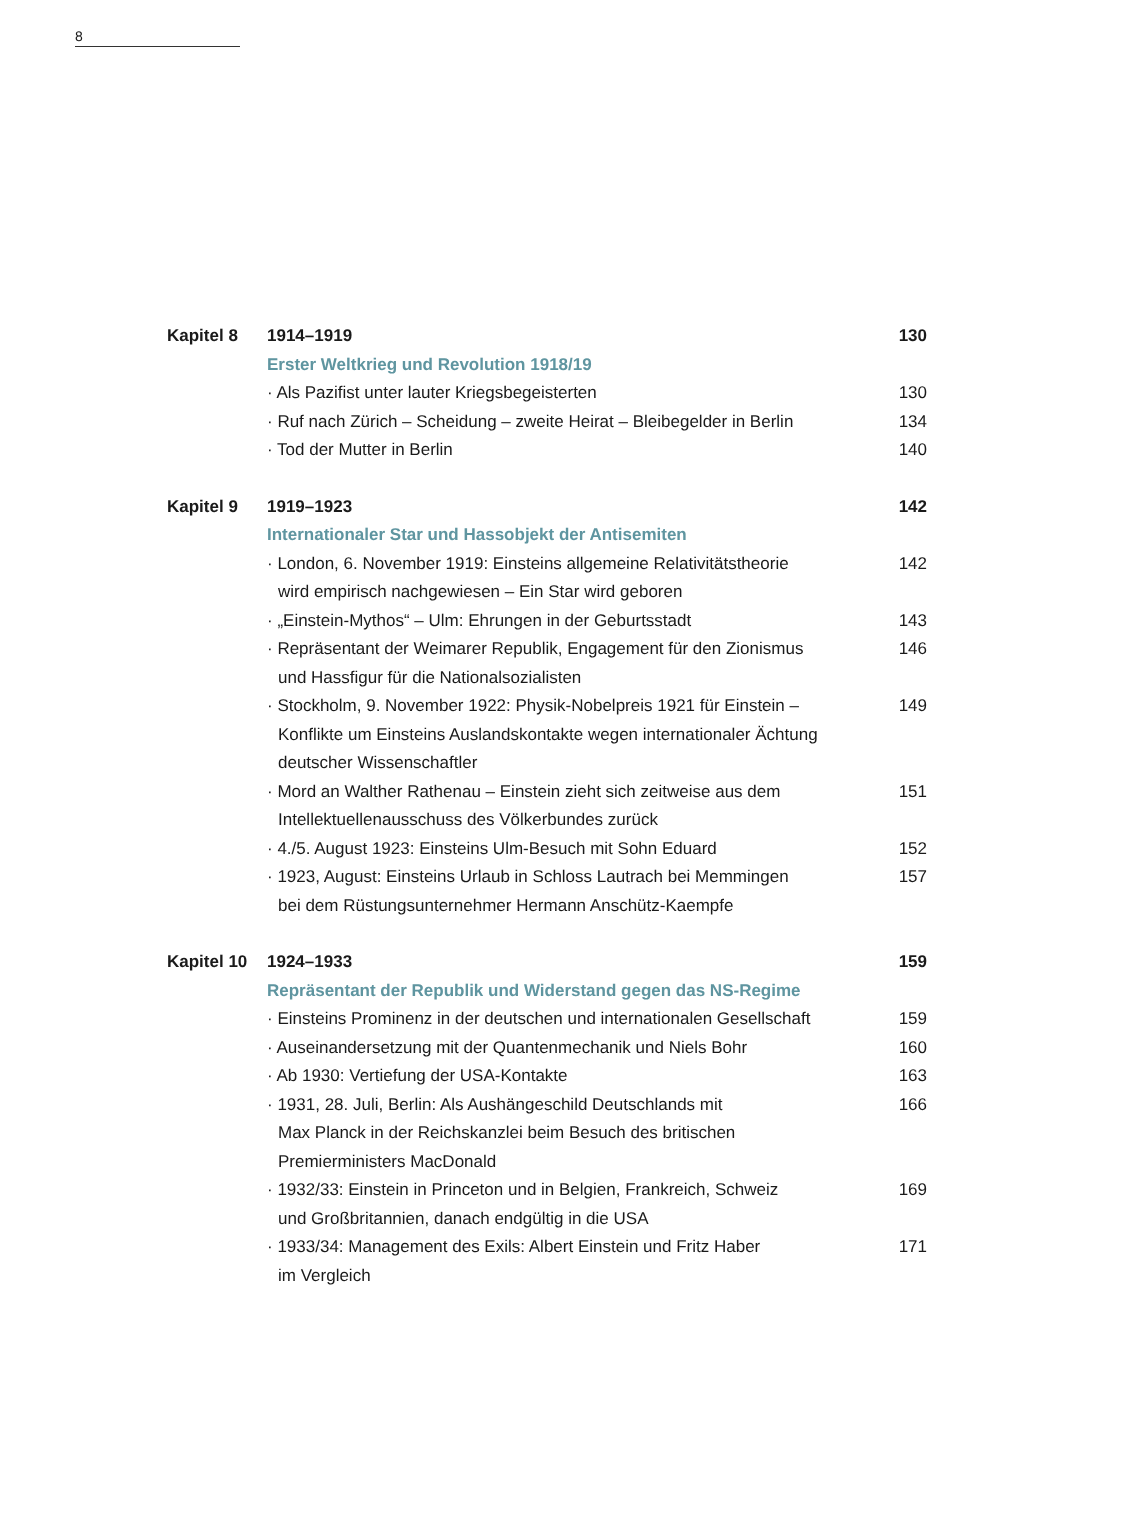8
| Kapitel 8 | 1914–1919 | 130 |
| | Erster Weltkrieg und Revolution 1918/19 | |
| | · Als Pazifist unter lauter Kriegsbegeisterten | 130 |
| | · Ruf nach Zürich – Scheidung – zweite Heirat – Bleibegelder in Berlin | 134 |
| | · Tod der Mutter in Berlin | 140 |
| Kapitel 9 | 1919–1923 | 142 |
| | Internationaler Star und Hassobjekt der Antisemiten | |
| | · London, 6. November 1919: Einsteins allgemeine Relativitätstheorie wird empirisch nachgewiesen – Ein Star wird geboren | 142 |
| | · „Einstein-Mythos“ – Ulm: Ehrungen in der Geburtsstadt | 143 |
| | · Repräsentant der Weimarer Republik, Engagement für den Zionismus und Hassfigur für die Nationalsozialisten | 146 |
| | · Stockholm, 9. November 1922: Physik-Nobelpreis 1921 für Einstein – Konflikte um Einsteins Auslandskontakte wegen internationaler Ächtung deutscher Wissenschaftler | 149 |
| | · Mord an Walther Rathenau – Einstein zieht sich zeitweise aus dem Intellektuellenausschuss des Völkerbundes zurück | 151 |
| | · 4./5. August 1923: Einsteins Ulm-Besuch mit Sohn Eduard | 152 |
| | · 1923, August: Einsteins Urlaub in Schloss Lautrach bei Memmingen bei dem Rüstungsunternehmer Hermann Anschütz-Kaempfe | 157 |
| Kapitel 10 | 1924–1933 | 159 |
| | Repräsentant der Republik und Widerstand gegen das NS-Regime | |
| | · Einsteins Prominenz in der deutschen und internationalen Gesellschaft | 159 |
| | · Auseinandersetzung mit der Quantenmechanik und Niels Bohr | 160 |
| | · Ab 1930: Vertiefung der USA-Kontakte | 163 |
| | · 1931, 28. Juli, Berlin: Als Aushängeschild Deutschlands mit Max Planck in der Reichskanzlei beim Besuch des britischen Premierministers MacDonald | 166 |
| | · 1932/33: Einstein in Princeton und in Belgien, Frankreich, Schweiz und Großbritannien, danach endgültig in die USA | 169 |
| | · 1933/34: Management des Exils: Albert Einstein und Fritz Haber im Vergleich | 171 |